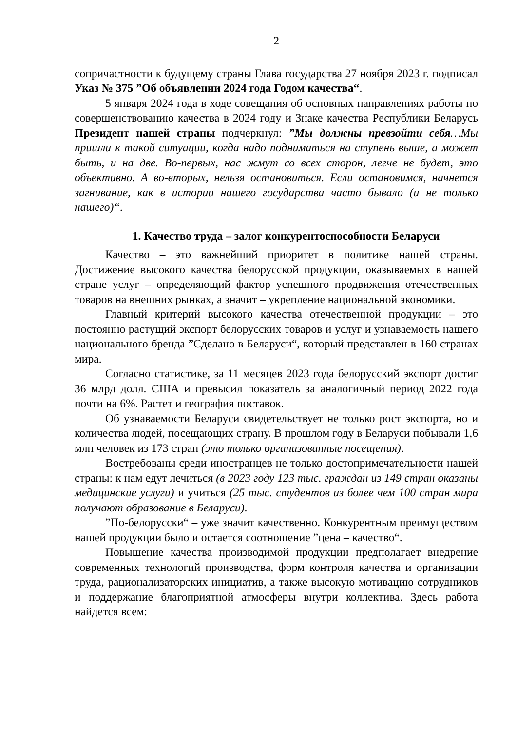2
сопричастности к будущему страны Глава государства 27 ноября 2023 г. подписал Указ № 375 ”Об объявлении 2024 года Годом качества“.
5 января 2024 года в ходе совещания об основных направлениях работы по совершенствованию качества в 2024 году и Знаке качества Республики Беларусь Президент нашей страны подчеркнул: ”Мы должны превзойти себя…Мы пришли к такой ситуации, когда надо подниматься на ступень выше, а может быть, и на две. Во-первых, нас жмут со всех сторон, легче не будет, это объективно. А во-вторых, нельзя остановиться. Если остановимся, начнется загнивание, как в истории нашего государства часто бывало (и не только нашего)“.
1. Качество труда – залог конкурентоспособности Беларуси
Качество – это важнейший приоритет в политике нашей страны. Достижение высокого качества белорусской продукции, оказываемых в нашей стране услуг – определяющий фактор успешного продвижения отечественных товаров на внешних рынках, а значит – укрепление национальной экономики.
Главный критерий высокого качества отечественной продукции – это постоянно растущий экспорт белорусских товаров и услуг и узнаваемость нашего национального бренда ”Сделано в Беларуси“, который представлен в 160 странах мира.
Согласно статистике, за 11 месяцев 2023 года белорусский экспорт достиг 36 млрд долл. США и превысил показатель за аналогичный период 2022 года почти на 6%. Растет и география поставок.
Об узнаваемости Беларуси свидетельствует не только рост экспорта, но и количества людей, посещающих страну. В прошлом году в Беларуси побывали 1,6 млн человек из 173 стран (это только организованные посещения).
Востребованы среди иностранцев не только достопримечательности нашей страны: к нам едут лечиться (в 2023 году 123 тыс. граждан из 149 стран оказаны медицинские услуги) и учиться (25 тыс. студентов из более чем 100 стран мира получают образование в Беларуси).
”По-белорусски“ – уже значит качественно. Конкурентным преимуществом нашей продукции было и остается соотношение ”цена – качество“.
Повышение качества производимой продукции предполагает внедрение современных технологий производства, форм контроля качества и организации труда, рационализаторских инициатив, а также высокую мотивацию сотрудников и поддержание благоприятной атмосферы внутри коллектива. Здесь работа найдется всем: